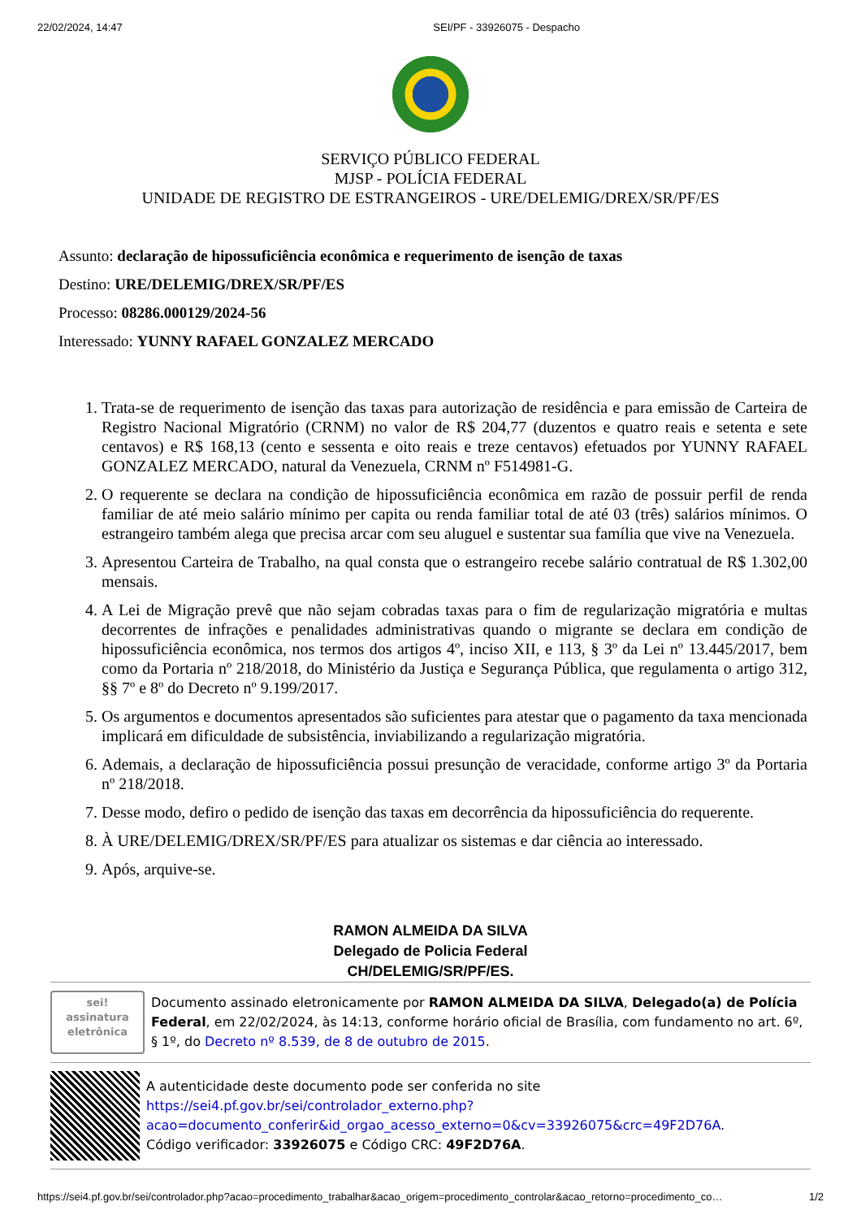22/02/2024, 14:47 SEI/PF - 33926075 - Despacho
SERVIÇO PÚBLICO FEDERAL
MJSP - POLÍCIA FEDERAL
UNIDADE DE REGISTRO DE ESTRANGEIROS - URE/DELEMIG/DREX/SR/PF/ES
Assunto: declaração de hipossuficiência econômica e requerimento de isenção de taxas
Destino: URE/DELEMIG/DREX/SR/PF/ES
Processo: 08286.000129/2024-56
Interessado: YUNNY RAFAEL GONZALEZ MERCADO
1. Trata-se de requerimento de isenção das taxas para autorização de residência e para emissão de Carteira de Registro Nacional Migratório (CRNM) no valor de R$ 204,77 (duzentos e quatro reais e setenta e sete centavos) e R$ 168,13 (cento e sessenta e oito reais e treze centavos) efetuados por YUNNY RAFAEL GONZALEZ MERCADO, natural da Venezuela, CRNM nº F514981-G.
2. O requerente se declara na condição de hipossuficiência econômica em razão de possuir perfil de renda familiar de até meio salário mínimo per capita ou renda familiar total de até 03 (três) salários mínimos. O estrangeiro também alega que precisa arcar com seu aluguel e sustentar sua família que vive na Venezuela.
3. Apresentou Carteira de Trabalho, na qual consta que o estrangeiro recebe salário contratual de R$ 1.302,00 mensais.
4. A Lei de Migração prevê que não sejam cobradas taxas para o fim de regularização migratória e multas decorrentes de infrações e penalidades administrativas quando o migrante se declara em condição de hipossuficiência econômica, nos termos dos artigos 4º, inciso XII, e 113, § 3º da Lei nº 13.445/2017, bem como da Portaria nº 218/2018, do Ministério da Justiça e Segurança Pública, que regulamenta o artigo 312, §§ 7º e 8º do Decreto nº 9.199/2017.
5. Os argumentos e documentos apresentados são suficientes para atestar que o pagamento da taxa mencionada implicará em dificuldade de subsistência, inviabilizando a regularização migratória.
6. Ademais, a declaração de hipossuficiência possui presunção de veracidade, conforme artigo 3º da Portaria nº 218/2018.
7. Desse modo, defiro o pedido de isenção das taxas em decorrência da hipossuficiência do requerente.
8. À URE/DELEMIG/DREX/SR/PF/ES para atualizar os sistemas e dar ciência ao interessado.
9. Após, arquive-se.
RAMON ALMEIDA DA SILVA
Delegado de Policia Federal
CH/DELEMIG/SR/PF/ES.
sei!
assinatura
eletrônica
Documento assinado eletronicamente por RAMON ALMEIDA DA SILVA, Delegado(a) de Polícia Federal, em 22/02/2024, às 14:13, conforme horário oficial de Brasília, com fundamento no art. 6º, § 1º, do Decreto nº 8.539, de 8 de outubro de 2015.
A autenticidade deste documento pode ser conferida no site https://sei4.pf.gov.br/sei/controlador_externo.php?acao=documento_conferir&id_orgao_acesso_externo=0&cv=33926075&crc=49F2D76A.
Código verificador: 33926075 e Código CRC: 49F2D76A.
https://sei4.pf.gov.br/sei/controlador.php?acao=procedimento_trabalhar&acao_origem=procedimento_controlar&acao_retorno=procedimento_co… 1/2